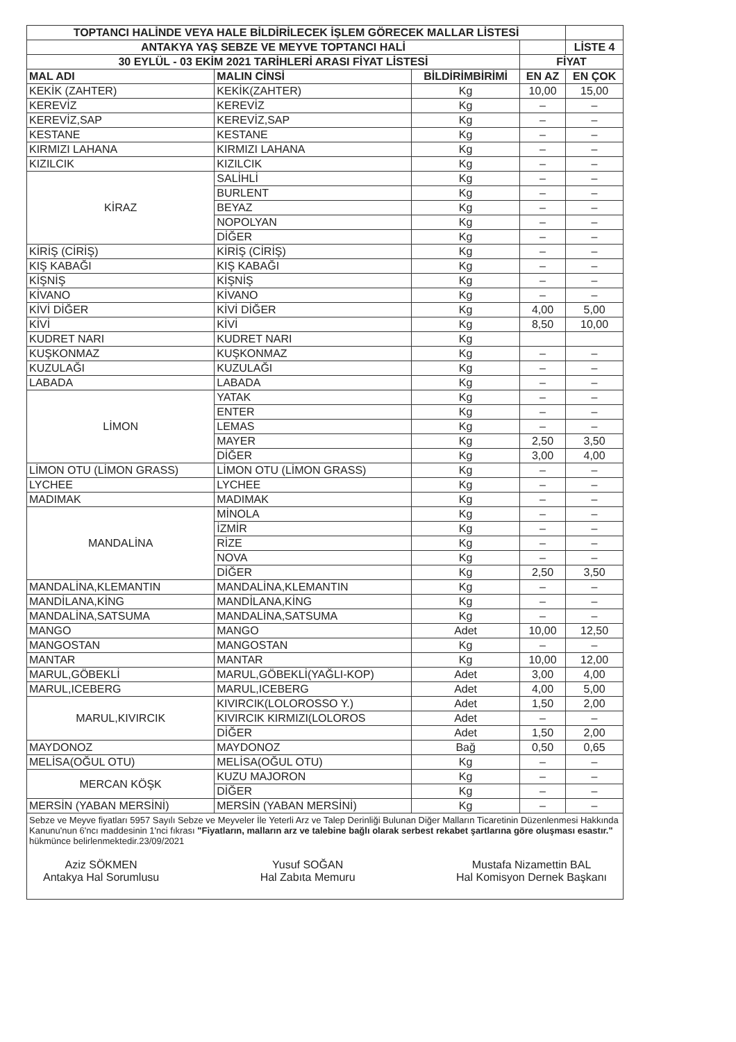| TOPTANCI HALİNDE VEYA HALE BİLDİRİLECEK İŞLEM GÖRECEK MALLAR LİSTESİ | | | | |
| ANTAKYA YAŞ SEBZE VE MEYVE TOPTANCI HALİ | | | | LİSTE 4 |
| 30 EYLÜL - 03 EKİM 2021 TARİHLERİ ARASI FİYAT LİSTESİ | | | FİYAT | |
| MAL ADI | MALIN CİNSİ | BİLDİRİMBİRİMİ | EN AZ | EN ÇOK |
| KEKİK (ZAHTER) | KEKİK(ZAHTER) | Kg | 10,00 | 15,00 |
| KEREVİZ | KEREVİZ | Kg | – | – |
| KEREVİZ,SAP | KEREVİZ,SAP | Kg | – | – |
| KESTANE | KESTANE | Kg | – | – |
| KIRMIZI LAHANA | KIRMIZI LAHANA | Kg | – | – |
| KIZILCIK | KIZILCIK | Kg | – | – |
| KİRAZ | SALİHLİ | Kg | – | – |
| | BURLENT | Kg | – | – |
| | BEYAZ | Kg | – | – |
| | NOPOLYAN | Kg | – | – |
| | DİĞER | Kg | – | – |
| KİRİŞ (CİRİŞ) | KİRİŞ (CİRİŞ) | Kg | – | – |
| KIŞ KABAĞI | KIŞ KABAĞI | Kg | – | – |
| KİŞNİŞ | KİŞNİŞ | Kg | – | – |
| KİVANO | KİVANO | Kg | – | – |
| KİVİ DİĞER | KİVİ DİĞER | Kg | 4,00 | 5,00 |
| KİVİ | KİVİ | Kg | 8,50 | 10,00 |
| KUDRET NARI | KUDRET NARI | Kg | | |
| KUŞKONMAZ | KUŞKONMAZ | Kg | – | – |
| KUZULAĞI | KUZULAĞI | Kg | – | – |
| LABADA | LABADA | Kg | – | – |
| LİMON | YATAK | Kg | – | – |
| | ENTER | Kg | – | – |
| | LEMAS | Kg | – | – |
| | MAYER | Kg | 2,50 | 3,50 |
| | DİĞER | Kg | 3,00 | 4,00 |
| LİMON OTU (LİMON GRASS) | LİMON OTU (LİMON GRASS) | Kg | – | – |
| LYCHEE | LYCHEE | Kg | – | – |
| MADIMAK | MADIMAK | Kg | – | – |
| MANDALİNA | MİNOLA | Kg | – | – |
| | İZMİR | Kg | – | – |
| | RİZE | Kg | – | – |
| | NOVA | Kg | – | – |
| | DİĞER | Kg | 2,50 | 3,50 |
| MANDALİNA,KLEMANTIN | MANDALİNA,KLEMANTIN | Kg | – | – |
| MANDİLANA,KİNG | MANDİLANA,KİNG | Kg | – | – |
| MANDALİNA,SATSUMA | MANDALİNA,SATSUMA | Kg | – | – |
| MANGO | MANGO | Adet | 10,00 | 12,50 |
| MANGOSTAN | MANGOSTAN | Kg | – | – |
| MANTAR | MANTAR | Kg | 10,00 | 12,00 |
| MARUL,GÖBEKLİ | MARUL,GÖBEKLİ(YAĞLI-KOP) | Adet | 3,00 | 4,00 |
| MARUL,ICEBERG | MARUL,ICEBERG | Adet | 4,00 | 5,00 |
| MARUL,KIVIRCIK | KIVIRCIK(LOLOROSSO Y.) | Adet | 1,50 | 2,00 |
| | KIVIRCIK KIRMIZI(LOLOROS | Adet | – | – |
| | DİĞER | Adet | 1,50 | 2,00 |
| MAYDONOZ | MAYDONOZ | Bağ | 0,50 | 0,65 |
| MELİSA(OĞUL OTU) | MELİSA(OĞUL OTU) | Kg | – | – |
| MERCAN KÖŞK | KUZU MAJORON | Kg | – | – |
| | DİĞER | Kg | – | – |
| MERSİN (YABAN MERSİNİ) | MERSİN (YABAN MERSİNİ) | Kg | – | – |
Sebze ve Meyve fiyatları 5957 Sayılı Sebze ve Meyveler İle Yeterli Arz ve Talep Derinliği Bulunan Diğer Malların Ticaretinin Düzenlenmesi Hakkında Kanunu'nun 6'ncı maddesinin 1'nci fıkrası "Fiyatların, malların arz ve talebine bağlı olarak serbest rekabet şartlarına göre oluşması esastır." hükmünce belirlenmektedir.23/09/2021
Aziz SÖKMEN
Antakya Hal Sorumlusu
Yusuf SOĞAN
Hal Zabıta Memuru
Mustafa Nizamettin BAL
Hal Komisyon Dernek Başkanı